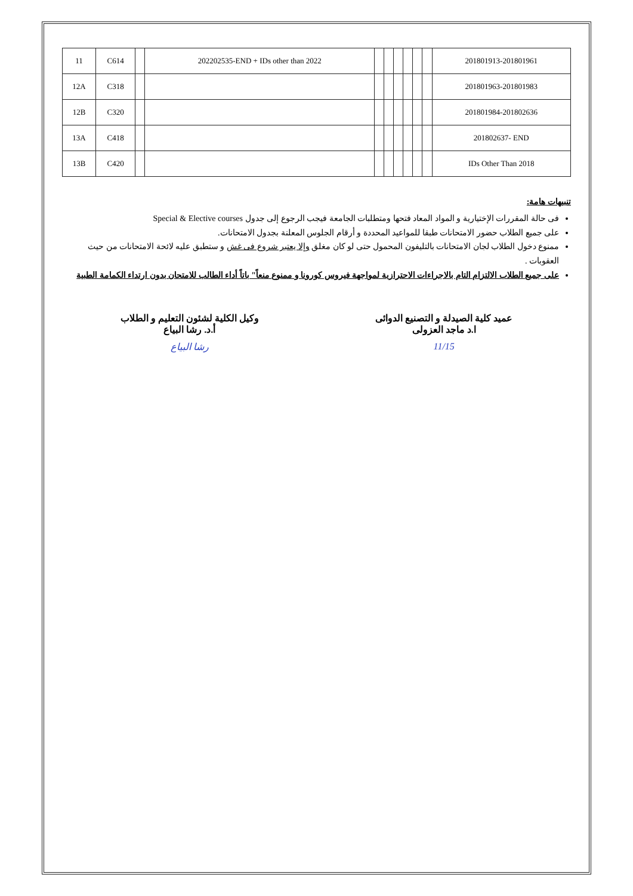| 11 | C614 | | 202202535-END + IDs other than 2022 | | | | | | | 201801913-201801961 |
| 12A | C318 | | | | | | | | | 201801963-201801983 |
| 12B | C320 | | | | | | | | | 201801984-201802636 |
| 13A | C418 | | | | | | | | | 201802637- END |
| 13B | C420 | | | | | | | | | IDs Other Than 2018 |
تنبيهات هامة:
فى حالة المقررات الإختيارية و المواد المعاد فتحها ومتطلبات الجامعة فيجب الرجوع إلى جدول Special & Elective courses
على جميع الطلاب حضور الامتحانات طبقا للمواعيد المحددة و أرقام الجلوس المعلنة بجدول الامتحانات.
ممنوع دخول الطلاب لجان الامتحانات بالتليفون المحمول حتى لو كان مغلق وإلا يعتبر شروع فى غش و ستطبق عليه لائحة الامتحانات من حيث العقوبات .
على جميع الطلاب الالتزام التام بالاجراءات الاحترازية لمواجهة فيروس كورونا و ممنوع منعاً" باتاً أداء الطالب للامتحان بدون ارتداء الكمامة الطبية
عميد كلية الصيدلة و التصنيع الدوائى
ا.د ماجد العزولى
11/15
وكيل الكلية لشئون التعليم و الطلاب
أ.د. رشا البياع
رشا البياع